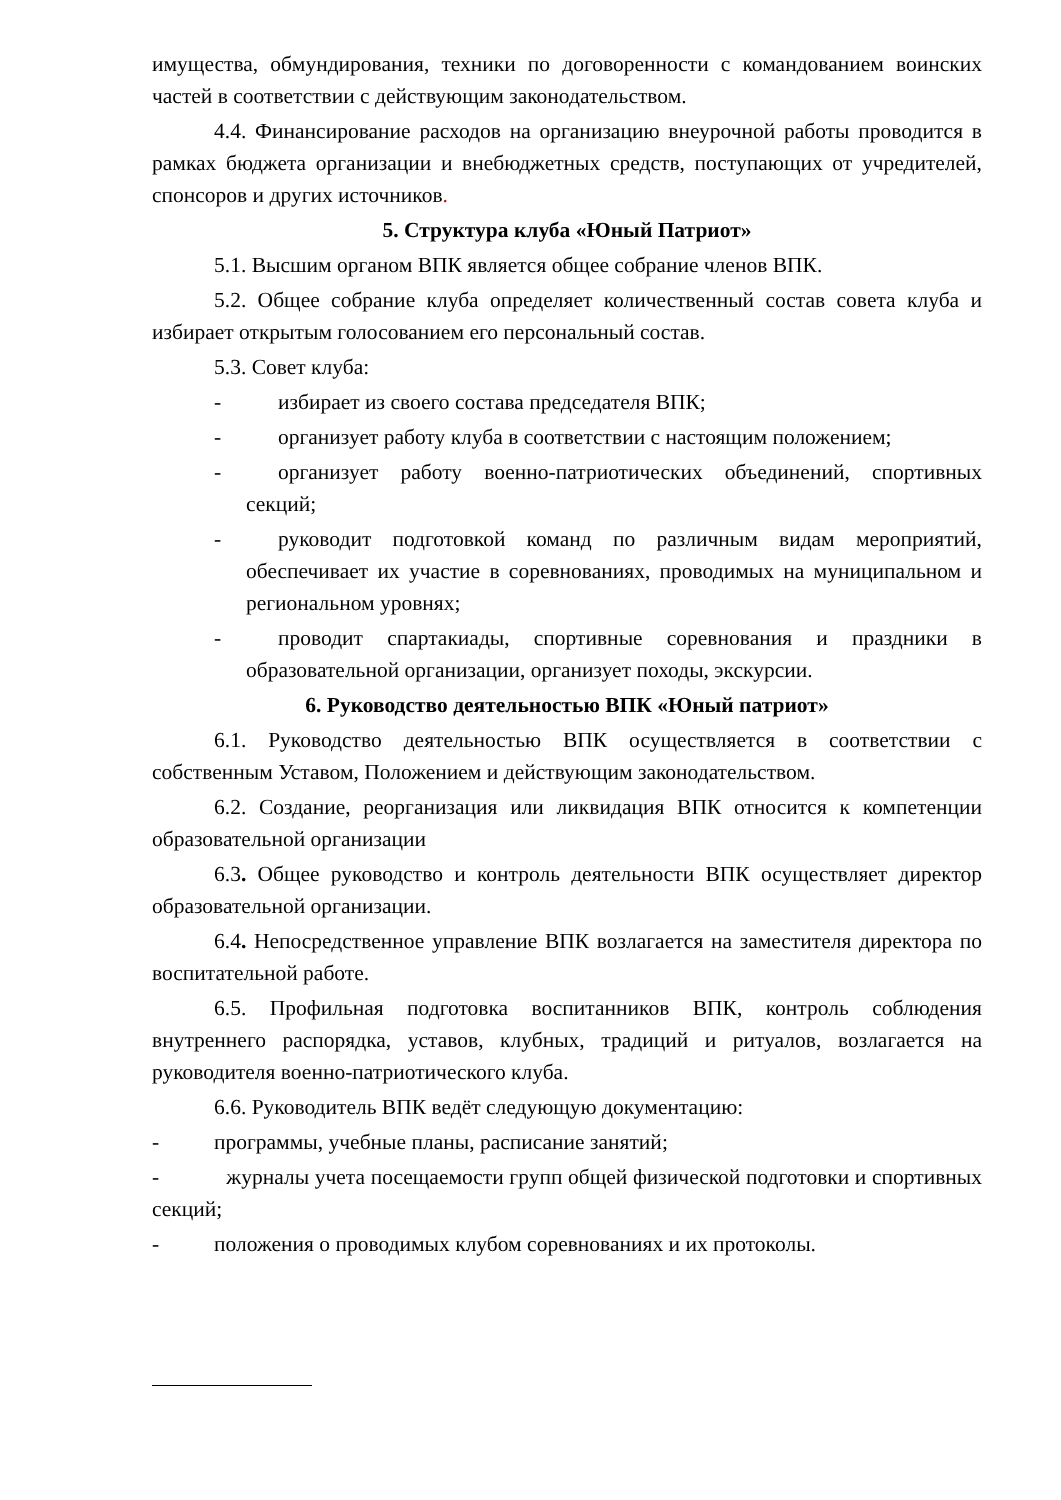имущества, обмундирования, техники по договоренности с командованием воинских частей в соответствии с действующим законодательством.
4.4. Финансирование расходов на организацию внеурочной работы проводится в рамках бюджета организации и внебюджетных средств, поступающих от учредителей, спонсоров и других источников.
5. Структура клуба «Юный Патриот»
5.1. Высшим органом ВПК является общее собрание членов ВПК.
5.2. Общее собрание клуба определяет количественный состав совета клуба и избирает открытым голосованием его персональный состав.
5.3. Совет клуба:
- избирает из своего состава председателя ВПК;
- организует работу клуба в соответствии с настоящим положением;
- организует работу военно-патриотических объединений, спортивных секций;
- руководит подготовкой команд по различным видам мероприятий, обеспечивает их участие в соревнованиях, проводимых на муниципальном и региональном уровнях;
- проводит спартакиады, спортивные соревнования и праздники в образовательной организации, организует походы, экскурсии.
6. Руководство деятельностью ВПК «Юный патриот»
6.1. Руководство деятельностью ВПК осуществляется в соответствии с собственным Уставом, Положением и действующим законодательством.
6.2. Создание, реорганизация или ликвидация ВПК относится к компетенции образовательной организации
6.3. Общее руководство и контроль деятельности ВПК осуществляет директор образовательной организации.
6.4. Непосредственное управление ВПК возлагается на заместителя директора по воспитательной работе.
6.5. Профильная подготовка воспитанников ВПК, контроль соблюдения внутреннего распорядка, уставов, клубных, традиций и ритуалов, возлагается на руководителя военно-патриотического клуба.
6.6. Руководитель ВПК ведёт следующую документацию:
- программы, учебные планы, расписание занятий;
- журналы учета посещаемости групп общей физической подготовки и спортивных секций;
- положения о проводимых клубом соревнованиях и их протоколы.